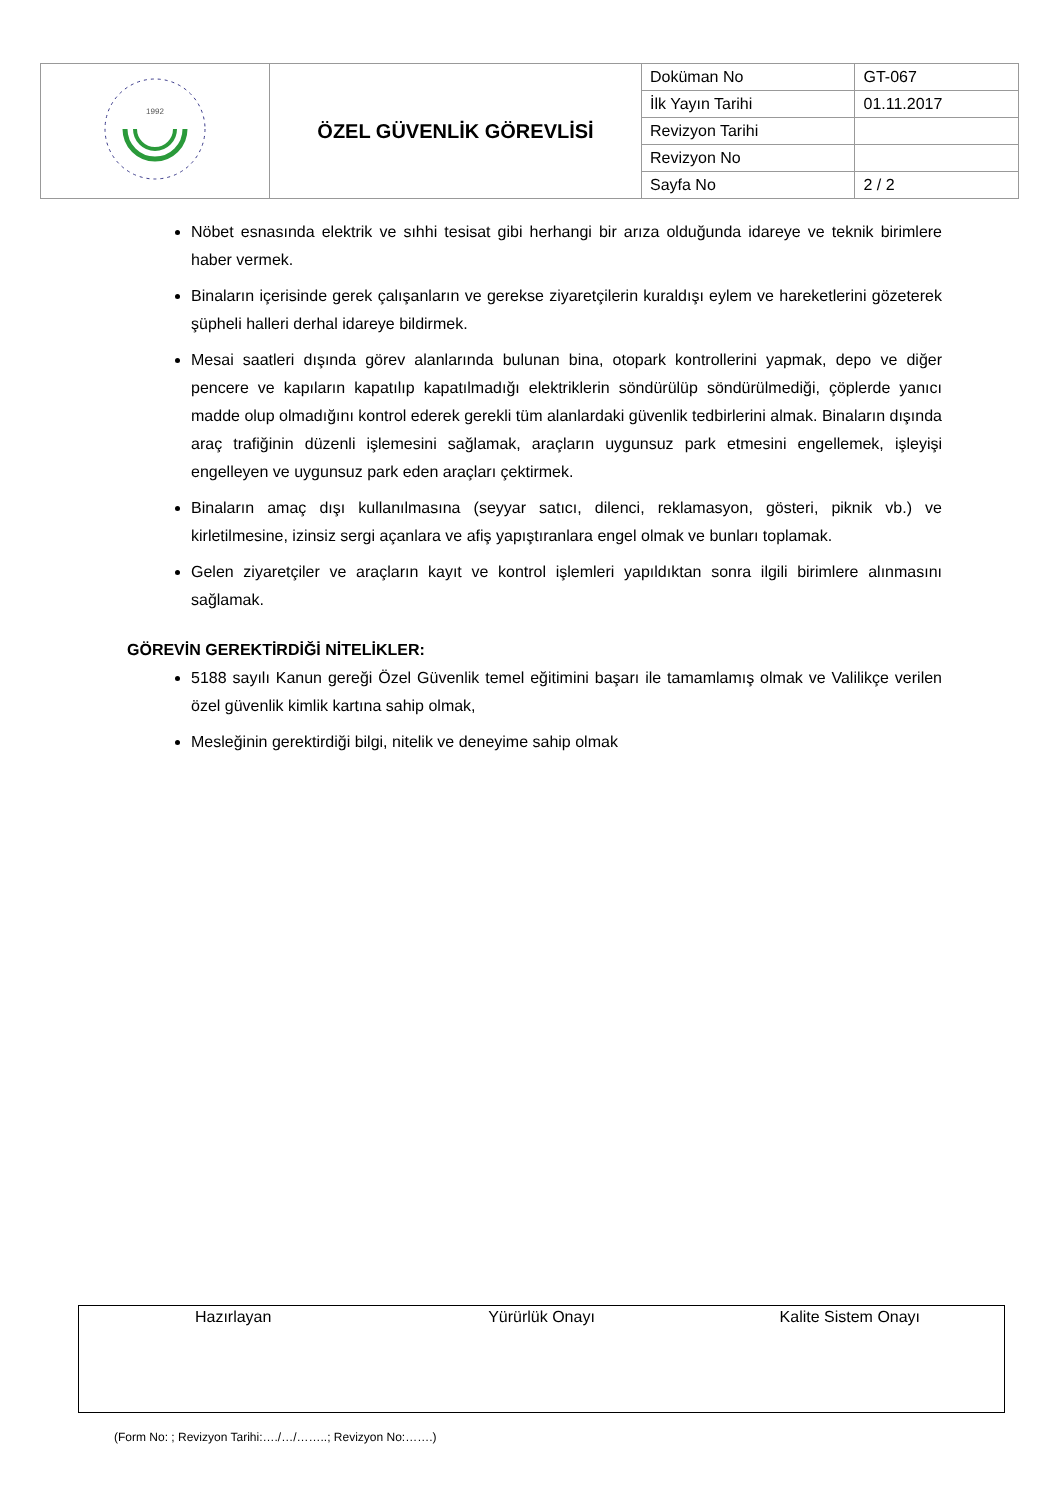| 1992 | ÖZEL GÜVENLİK GÖREVLİSİ | Doküman No | GT-067 |
| | | İlk Yayın Tarihi | 01.11.2017 |
| | | Revizyon Tarihi | |
| | | Revizyon No | |
| | | Sayfa No | 2 / 2 |
Nöbet esnasında elektrik ve sıhhi tesisat gibi herhangi bir arıza olduğunda idareye ve teknik birimlere haber vermek.
Binaların içerisinde gerek çalışanların ve gerekse ziyaretçilerin kuraldışı eylem ve hareketlerini gözeterek şüpheli halleri derhal idareye bildirmek.
Mesai saatleri dışında görev alanlarında bulunan bina, otopark kontrollerini yapmak, depo ve diğer pencere ve kapıların kapatılıp kapatılmadığı elektriklerin söndürülüp söndürülmediği, çöplerde yanıcı madde olup olmadığını kontrol ederek gerekli tüm alanlardaki güvenlik tedbirlerini almak. Binaların dışında araç trafiğinin düzenli işlemesini sağlamak, araçların uygunsuz park etmesini engellemek, işleyişi engelleyen ve uygunsuz park eden araçları çektirmek.
Binaların amaç dışı kullanılmasına (seyyar satıcı, dilenci, reklamasyon, gösteri, piknik vb.) ve kirletilmesine, izinsiz sergi açanlara ve afiş yapıştıranlara engel olmak ve bunları toplamak.
Gelen ziyaretçiler ve araçların kayıt ve kontrol işlemleri yapıldıktan sonra ilgili birimlere alınmasını sağlamak.
GÖREVİN GEREKTİRDİĞİ NİTELİKLER:
5188 sayılı Kanun gereği Özel Güvenlik temel eğitimini başarı ile tamamlamış olmak ve Valilikçe verilen özel güvenlik kimlik kartına sahip olmak,
Mesleğinin gerektirdiği bilgi, nitelik ve deneyime sahip olmak
Hazırlayan Yürürlük Onayı Kalite Sistem Onayı
(Form No: ; Revizyon Tarihi:…./…/……..; Revizyon No:…….)